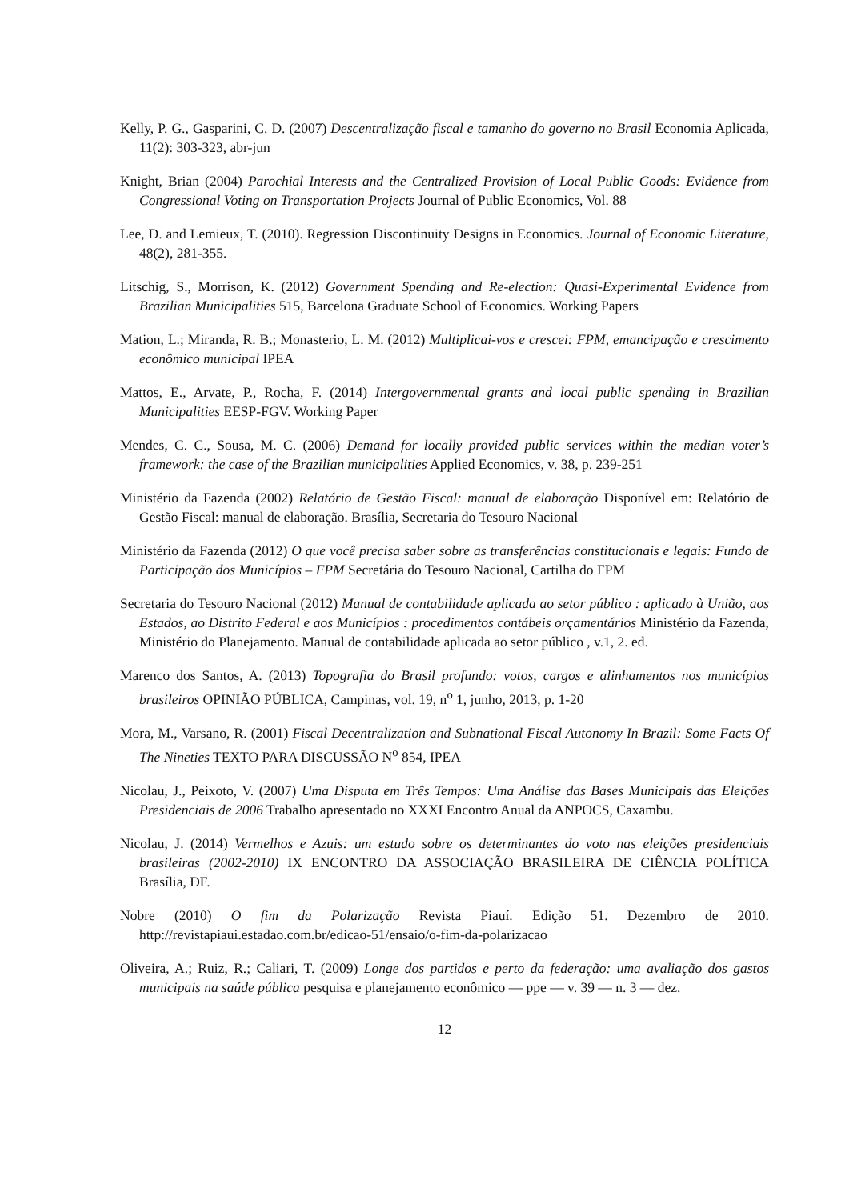Kelly, P. G., Gasparini, C. D. (2007) Descentralização fiscal e tamanho do governo no Brasil Economia Aplicada, 11(2): 303-323, abr-jun
Knight, Brian (2004) Parochial Interests and the Centralized Provision of Local Public Goods: Evidence from Congressional Voting on Transportation Projects Journal of Public Economics, Vol. 88
Lee, D. and Lemieux, T. (2010). Regression Discontinuity Designs in Economics. Journal of Economic Literature, 48(2), 281-355.
Litschig, S., Morrison, K. (2012) Government Spending and Re-election: Quasi-Experimental Evidence from Brazilian Municipalities 515, Barcelona Graduate School of Economics. Working Papers
Mation, L.; Miranda, R. B.; Monasterio, L. M. (2012) Multiplicai-vos e crescei: FPM, emancipação e crescimento econômico municipal IPEA
Mattos, E., Arvate, P., Rocha, F. (2014) Intergovernmental grants and local public spending in Brazilian Municipalities EESP-FGV. Working Paper
Mendes, C. C., Sousa, M. C. (2006) Demand for locally provided public services within the median voter’s framework: the case of the Brazilian municipalities Applied Economics, v. 38, p. 239-251
Ministério da Fazenda (2002) Relatório de Gestão Fiscal: manual de elaboração Disponível em: Relatório de Gestão Fiscal: manual de elaboração. Brasília, Secretaria do Tesouro Nacional
Ministério da Fazenda (2012) O que você precisa saber sobre as transferências constitucionais e legais: Fundo de Participação dos Municípios – FPM Secretária do Tesouro Nacional, Cartilha do FPM
Secretaria do Tesouro Nacional (2012) Manual de contabilidade aplicada ao setor público : aplicado à União, aos Estados, ao Distrito Federal e aos Municípios : procedimentos contábeis orçamentários Ministério da Fazenda, Ministério do Planejamento. Manual de contabilidade aplicada ao setor público , v.1, 2. ed.
Marenco dos Santos, A. (2013) Topografia do Brasil profundo: votos, cargos e alinhamentos nos municípios brasileiros OPINIÃO PÚBLICA, Campinas, vol. 19, n<sup>o</sup> 1, junho, 2013, p. 1-20
Mora, M., Varsano, R. (2001) Fiscal Decentralization and Subnational Fiscal Autonomy In Brazil: Some Facts Of The Nineties TEXTO PARA DISCUSSÃO N<sup>o</sup> 854, IPEA
Nicolau, J., Peixoto, V. (2007) Uma Disputa em Três Tempos: Uma Análise das Bases Municipais das Eleições Presidenciais de 2006 Trabalho apresentado no XXXI Encontro Anual da ANPOCS, Caxambu.
Nicolau, J. (2014) Vermelhos e Azuis: um estudo sobre os determinantes do voto nas eleições presidenciais brasileiras (2002-2010) IX ENCONTRO DA ASSOCIAÇÃO BRASILEIRA DE CIÊNCIA POLÍTICA Brasília, DF.
Nobre (2010) O fim da Polarização Revista Piauí. Edição 51. Dezembro de 2010. http://revistapiaui.estadao.com.br/edicao-51/ensaio/o-fim-da-polarizacao
Oliveira, A.; Ruiz, R.; Caliari, T. (2009) Longe dos partidos e perto da federação: uma avaliação dos gastos municipais na saúde pública pesquisa e planejamento econômico — ppe — v. 39 — n. 3 — dez.
12